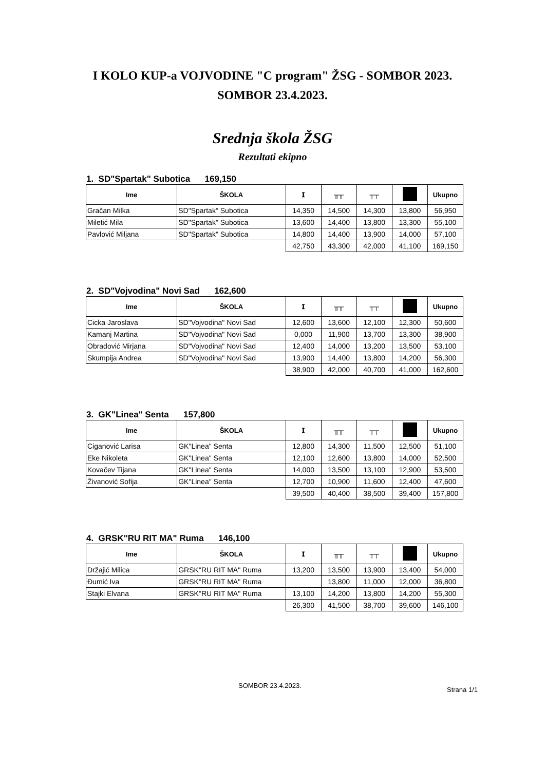I KOLO KUP-a VOJVODINE "C program" ŽSG - SOMBOR 2023.
SOMBOR 23.4.2023.
Srednja škola ŽSG
Rezultati ekipno
1. SD"Spartak" Subotica 169,150
| Ime | ŠKOLA | 𝐈 | ╥╥ | ┬┬ | | Ukupno |
| --- | --- | --- | --- | --- | --- | --- |
| Gračan Milka | SD"Spartak" Subotica | 14,350 | 14,500 | 14,300 | 13,800 | 56,950 |
| Miletić Mila | SD"Spartak" Subotica | 13,600 | 14,400 | 13,800 | 13,300 | 55,100 |
| Pavlović Miljana | SD"Spartak" Subotica | 14,800 | 14,400 | 13,900 | 14,000 | 57,100 |
| | | 42,750 | 43,300 | 42,000 | 41,100 | 169,150 |
2. SD"Vojvodina" Novi Sad 162,600
| Ime | ŠKOLA | 𝐈 | ╥╥ | ┬┬ | | Ukupno |
| --- | --- | --- | --- | --- | --- | --- |
| Cicka Jaroslava | SD"Vojvodina" Novi Sad | 12,600 | 13,600 | 12,100 | 12,300 | 50,600 |
| Kamanj Martina | SD"Vojvodina" Novi Sad | 0,000 | 11,900 | 13,700 | 13,300 | 38,900 |
| Obradović Mirjana | SD"Vojvodina" Novi Sad | 12,400 | 14,000 | 13,200 | 13,500 | 53,100 |
| Skumpija Andrea | SD"Vojvodina" Novi Sad | 13,900 | 14,400 | 13,800 | 14,200 | 56,300 |
| | | 38,900 | 42,000 | 40,700 | 41,000 | 162,600 |
3. GK"Linea" Senta 157,800
| Ime | ŠKOLA | 𝐈 | ╥╥ | ┬┬ | | Ukupno |
| --- | --- | --- | --- | --- | --- | --- |
| Ciganović Larisa | GK"Linea" Senta | 12,800 | 14,300 | 11,500 | 12,500 | 51,100 |
| Eke Nikoleta | GK"Linea" Senta | 12,100 | 12,600 | 13,800 | 14,000 | 52,500 |
| Kovačev Tijana | GK"Linea" Senta | 14,000 | 13,500 | 13,100 | 12,900 | 53,500 |
| Živanović Sofija | GK"Linea" Senta | 12,700 | 10,900 | 11,600 | 12,400 | 47,600 |
| | | 39,500 | 40,400 | 38,500 | 39,400 | 157,800 |
4. GRSK"RU RIT MA" Ruma 146,100
| Ime | ŠKOLA | 𝐈 | ╥╥ | ┬┬ | | Ukupno |
| --- | --- | --- | --- | --- | --- | --- |
| Držajić Milica | GRSK"RU RIT MA" Ruma | 13,200 | 13,500 | 13,900 | 13,400 | 54,000 |
| Đumić Iva | GRSK"RU RIT MA" Ruma | | 13,800 | 11,000 | 12,000 | 36,800 |
| Stajki Elvana | GRSK"RU RIT MA" Ruma | 13,100 | 14,200 | 13,800 | 14,200 | 55,300 |
| | | 26,300 | 41,500 | 38,700 | 39,600 | 146,100 |
SOMBOR 23.4.2023.
Strana 1/1